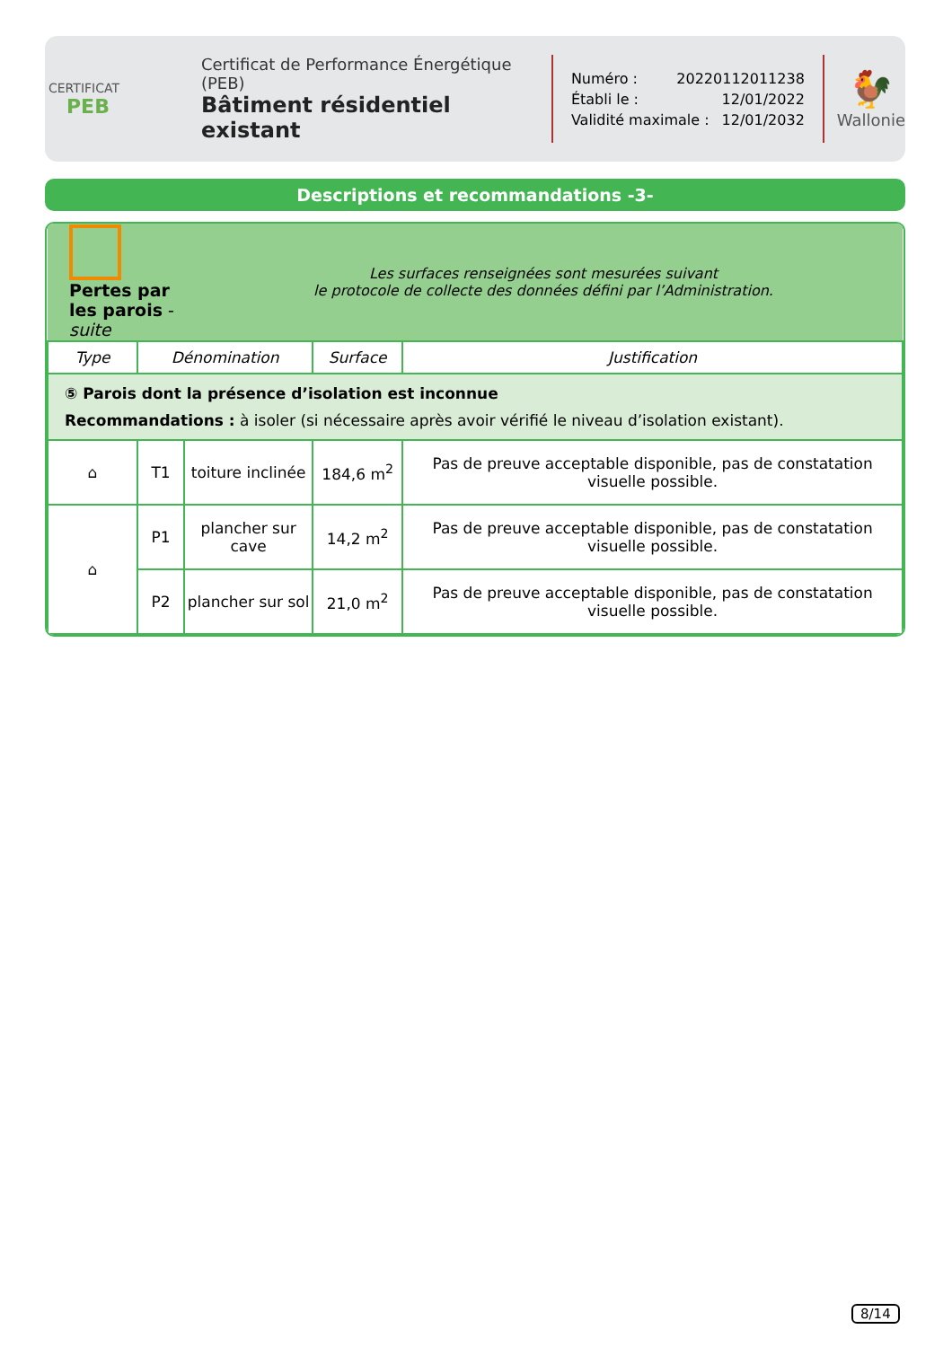CERTIFICAT
PEB
Certificat de Performance Énergétique (PEB)
Bâtiment résidentiel existant
Numéro : 20220112011238
Établi le : 12/01/2022
Validité maximale : 12/01/2032
🐓
Wallonie
Descriptions et recommandations -3-
| Pertes par les parois - suite | | Les surfaces renseignées sont mesurées suivant le protocole de collecte des données défini par l’Administration. | | |
| Type | Dénomination | | Surface | Justification |
| ⑤ Parois dont la présence d’isolation est inconnue Recommandations : à isoler (si nécessaire après avoir vérifié le niveau d’isolation existant). | | | | |
| ⌂ | T1 | toiture inclinée | 184,6 m<sup>2</sup> | Pas de preuve acceptable disponible, pas de constatation visuelle possible. |
| ⌂ | P1 | plancher sur cave | 14,2 m<sup>2</sup> | Pas de preuve acceptable disponible, pas de constatation visuelle possible. |
| | P2 | plancher sur sol | 21,0 m<sup>2</sup> | Pas de preuve acceptable disponible, pas de constatation visuelle possible. |
8/14